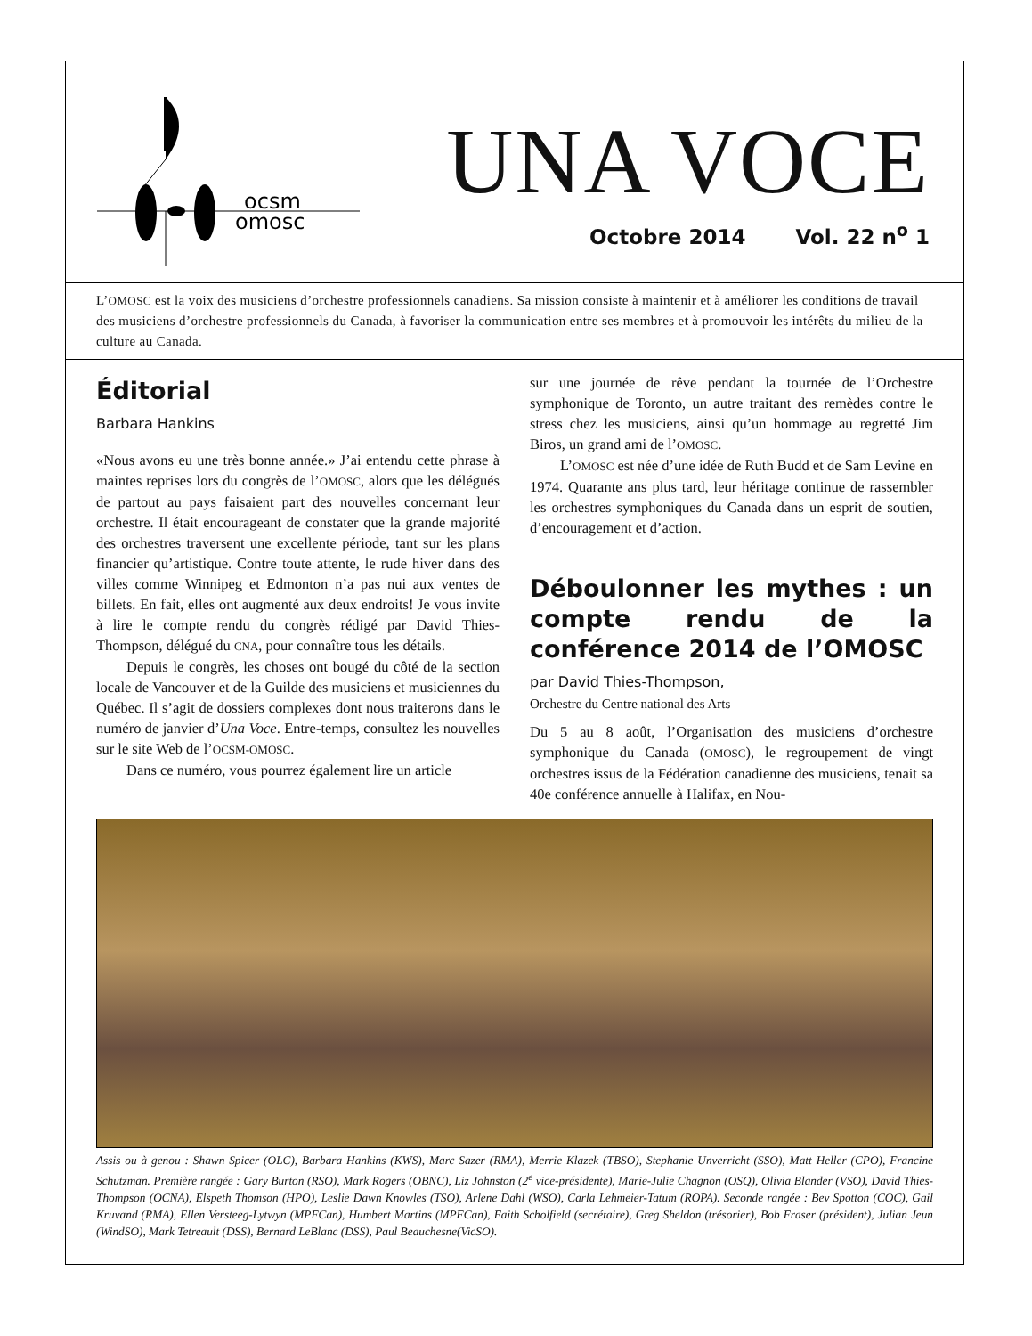ocsm
omosc
UNA VOCE
Octobre 2014 Vol. 22 n<sup>o</sup> 1
L’OMOSC est la voix des musiciens d’orchestre professionnels canadiens. Sa mission consiste à maintenir et à améliorer les conditions de travail des musiciens d’orchestre professionnels du Canada, à favoriser la communication entre ses membres et à promouvoir les intérêts du milieu de la culture au Canada.
Éditorial
Barbara Hankins
«Nous avons eu une très bonne année.» J’ai entendu cette phrase à maintes reprises lors du congrès de l’OMOSC, alors que les délégués de partout au pays faisaient part des nouvelles concernant leur orchestre. Il était encourageant de constater que la grande majorité des orchestres traversent une excellente période, tant sur les plans financier qu’artistique. Contre toute attente, le rude hiver dans des villes comme Winnipeg et Edmonton n’a pas nui aux ventes de billets. En fait, elles ont augmenté aux deux endroits! Je vous invite à lire le compte rendu du congrès rédigé par David Thies-Thompson, délégué du CNA, pour connaître tous les détails.
Depuis le congrès, les choses ont bougé du côté de la section locale de Vancouver et de la Guilde des musiciens et musiciennes du Québec. Il s’agit de dossiers complexes dont nous traiterons dans le numéro de janvier d’Una Voce. Entre-temps, consultez les nouvelles sur le site Web de l’OCSM-OMOSC.
Dans ce numéro, vous pourrez également lire un article
sur une journée de rêve pendant la tournée de l’Orchestre symphonique de Toronto, un autre traitant des remèdes contre le stress chez les musiciens, ainsi qu’un hommage au regretté Jim Biros, un grand ami de l’OMOSC.
L’OMOSC est née d’une idée de Ruth Budd et de Sam Levine en 1974. Quarante ans plus tard, leur héritage continue de rassembler les orchestres symphoniques du Canada dans un esprit de soutien, d’encouragement et d’action.
Déboulonner les mythes : un compte rendu de la conférence 2014 de l’OMOSC
par David Thies-Thompson,
Orchestre du Centre national des Arts
Du 5 au 8 août, l’Organisation des musiciens d’orchestre symphonique du Canada (OMOSC), le regroupement de vingt orchestres issus de la Fédération canadienne des musiciens, tenait sa 40e conférence annuelle à Halifax, en Nou-
Assis ou à genou : Shawn Spicer (OLC), Barbara Hankins (KWS), Marc Sazer (RMA), Merrie Klazek (TBSO), Stephanie Unverricht (SSO), Matt Heller (CPO), Francine Schutzman. Première rangée : Gary Burton (RSO), Mark Rogers (OBNC), Liz Johnston (2<sup>e</sup> vice-présidente), Marie-Julie Chagnon (OSQ), Olivia Blander (VSO), David Thies-Thompson (OCNA), Elspeth Thomson (HPO), Leslie Dawn Knowles (TSO), Arlene Dahl (WSO), Carla Lehmeier-Tatum (ROPA). Seconde rangée : Bev Spotton (COC), Gail Kruvand (RMA), Ellen Versteeg-Lytwyn (MPFCan), Humbert Martins (MPFCan), Faith Scholfield (secrétaire), Greg Sheldon (trésorier), Bob Fraser (président), Julian Jeun (WindSO), Mark Tetreault (DSS), Bernard LeBlanc (DSS), Paul Beauchesne(VicSO).